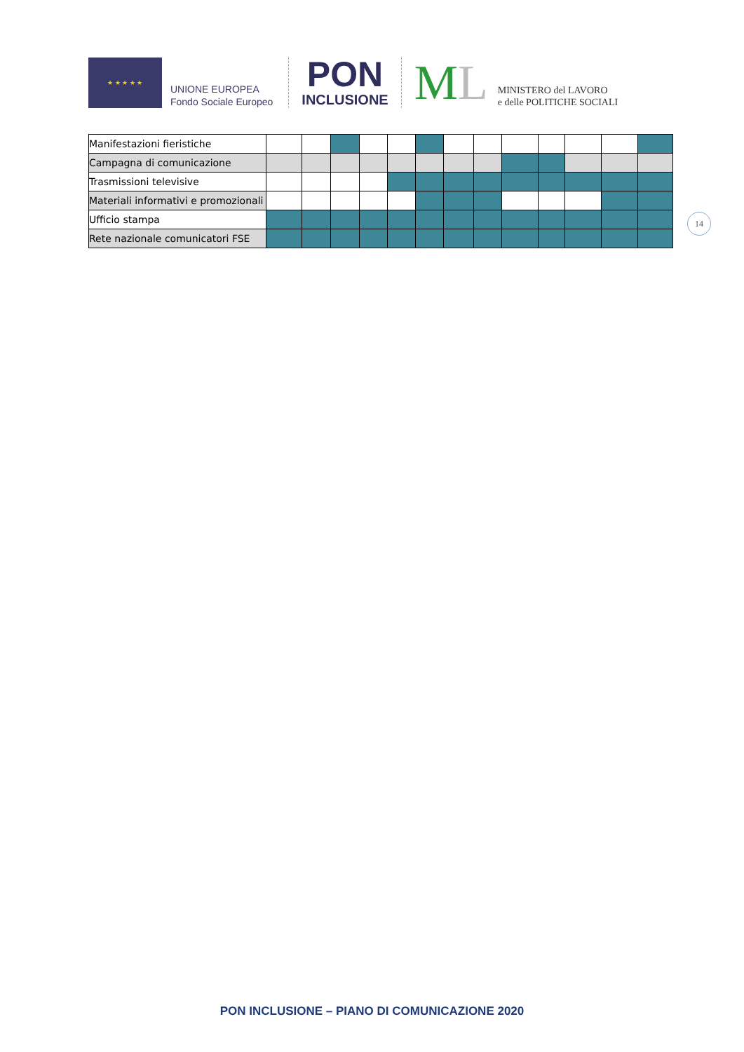★ ★ ★ ★ ★
UNIONE EUROPEA
Fondo Sociale Europeo
PON
INCLUSIONE
ML
MINISTERO del LAVORO
e delle POLITICHE SOCIALI
| Manifestazioni fieristiche | | | | | | | | | | | | | |
| Campagna di comunicazione | | | | | | | | | | | | | |
| Trasmissioni televisive | | | | | | | | | | | | | |
| Materiali informativi e promozionali | | | | | | | | | | | | | |
| Ufficio stampa | | | | | | | | | | | | | |
| Rete nazionale comunicatori FSE | | | | | | | | | | | | | |
14
PON INCLUSIONE – PIANO DI COMUNICAZIONE 2020